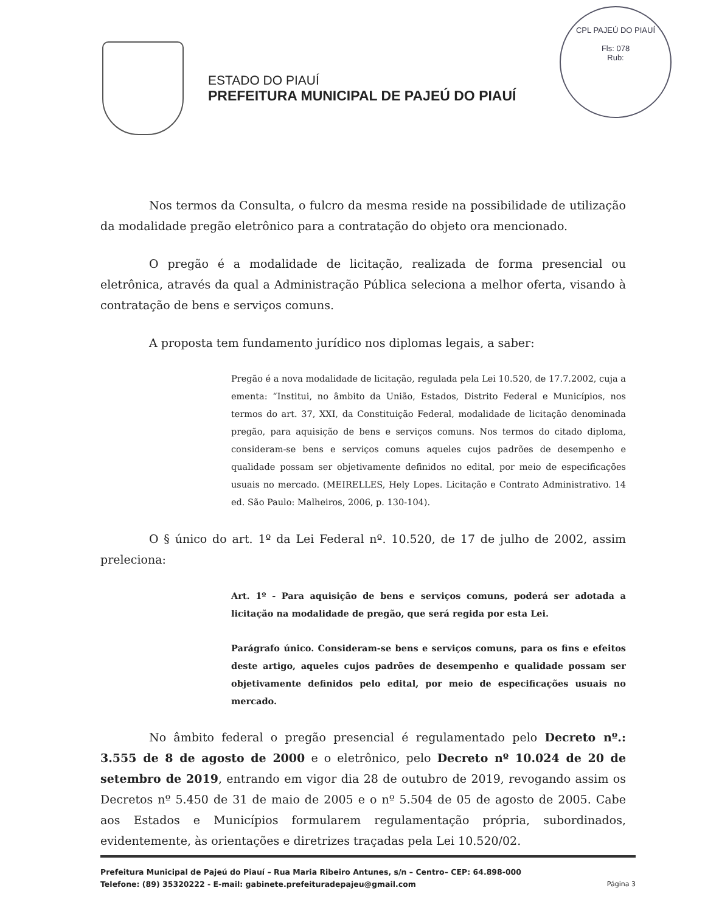CPL PAJEÚ DO PIAUÍ
Fls: 078
Rub:
ESTADO DO PIAUÍ
PREFEITURA MUNICIPAL DE PAJEÚ DO PIAUÍ
Nos termos da Consulta, o fulcro da mesma reside na possibilidade de utilização da modalidade pregão eletrônico para a contratação do objeto ora mencionado.
O pregão é a modalidade de licitação, realizada de forma presencial ou eletrônica, através da qual a Administração Pública seleciona a melhor oferta, visando à contratação de bens e serviços comuns.
A proposta tem fundamento jurídico nos diplomas legais, a saber:
Pregão é a nova modalidade de licitação, regulada pela Lei 10.520, de 17.7.2002, cuja a ementa: “Institui, no âmbito da União, Estados, Distrito Federal e Municípios, nos termos do art. 37, XXI, da Constituição Federal, modalidade de licitação denominada pregão, para aquisição de bens e serviços comuns. Nos termos do citado diploma, consideram-se bens e serviços comuns aqueles cujos padrões de desempenho e qualidade possam ser objetivamente definidos no edital, por meio de especificações usuais no mercado. (MEIRELLES, Hely Lopes. Licitação e Contrato Administrativo. 14 ed. São Paulo: Malheiros, 2006, p. 130-104).
O § único do art. 1º da Lei Federal nº. 10.520, de 17 de julho de 2002, assim preleciona:
Art. 1º - Para aquisição de bens e serviços comuns, poderá ser adotada a licitação na modalidade de pregão, que será regida por esta Lei.
Parágrafo único. Consideram-se bens e serviços comuns, para os fins e efeitos deste artigo, aqueles cujos padrões de desempenho e qualidade possam ser objetivamente definidos pelo edital, por meio de especificações usuais no mercado.
No âmbito federal o pregão presencial é regulamentado pelo Decreto nº.: 3.555 de 8 de agosto de 2000 e o eletrônico, pelo Decreto nº 10.024 de 20 de setembro de 2019, entrando em vigor dia 28 de outubro de 2019, revogando assim os Decretos nº 5.450 de 31 de maio de 2005 e o nº 5.504 de 05 de agosto de 2005. Cabe aos Estados e Municípios formularem regulamentação própria, subordinados, evidentemente, às orientações e diretrizes traçadas pela Lei 10.520/02.
Prefeitura Municipal de Pajeú do Piauí – Rua Maria Ribeiro Antunes, s/n – Centro– CEP: 64.898-000
Telefone: (89) 35320222 - E-mail: gabinete.prefeituradepajeu@gmail.com Página 3